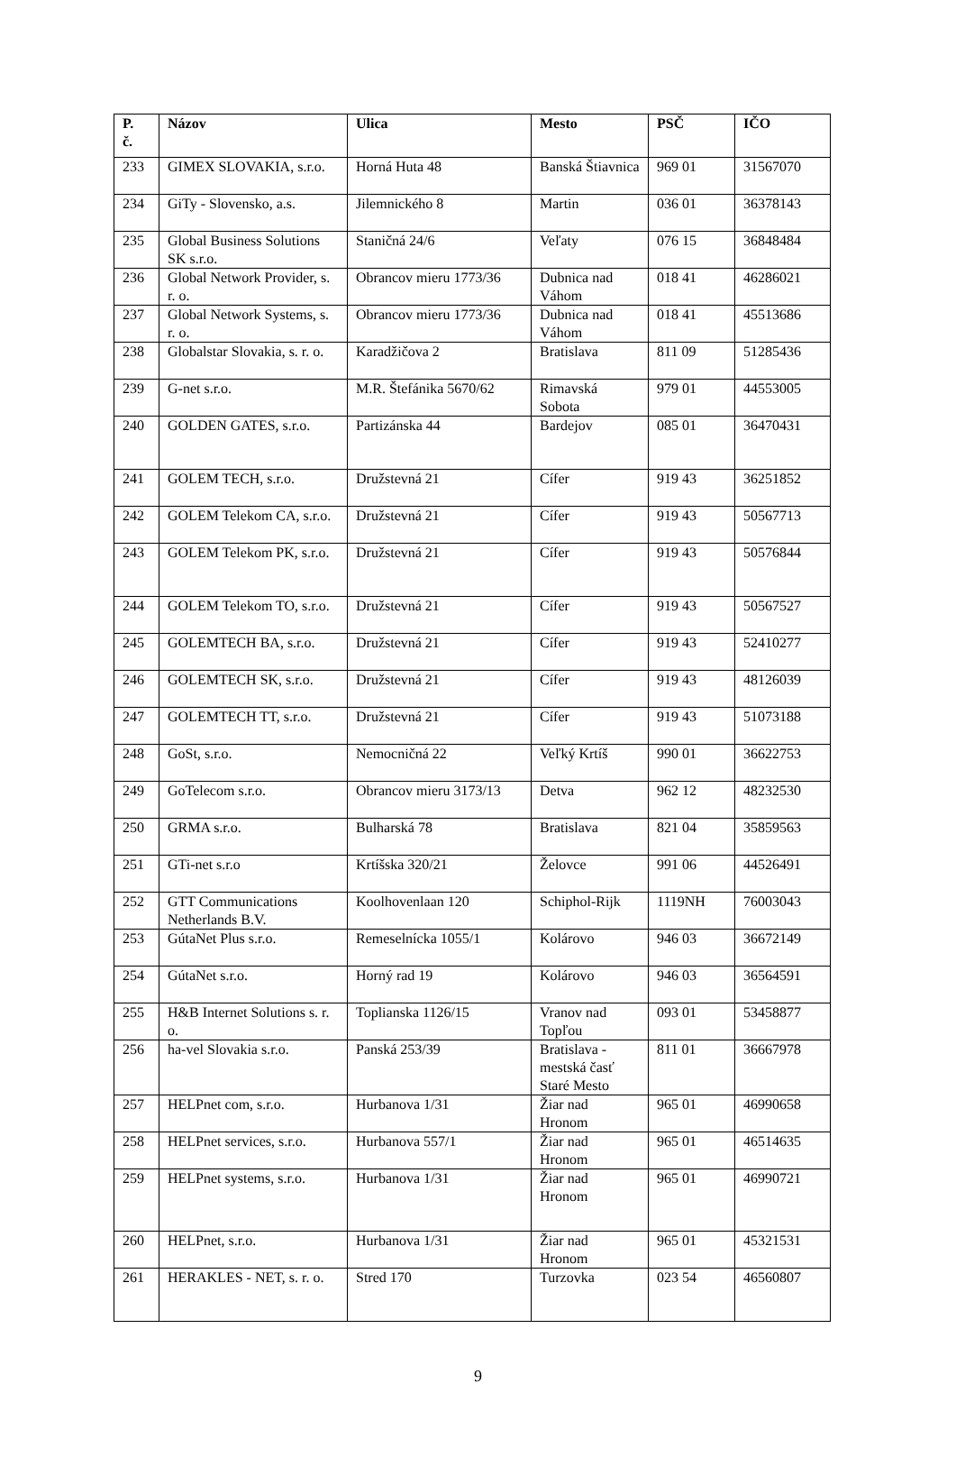| P. č. | Názov | Ulica | Mesto | PSČ | IČO |
| --- | --- | --- | --- | --- | --- |
| 233 | GIMEX SLOVAKIA, s.r.o. | Horná Huta 48 | Banská Štiavnica | 969 01 | 31567070 |
| 234 | GiTy - Slovensko, a.s. | Jilemnického 8 | Martin | 036 01 | 36378143 |
| 235 | Global Business Solutions SK s.r.o. | Staničná 24/6 | Veľaty | 076 15 | 36848484 |
| 236 | Global Network Provider, s. r. o. | Obrancov mieru 1773/36 | Dubnica nad Váhom | 018 41 | 46286021 |
| 237 | Global Network Systems, s. r. o. | Obrancov mieru 1773/36 | Dubnica nad Váhom | 018 41 | 45513686 |
| 238 | Globalstar Slovakia, s. r. o. | Karadžičova 2 | Bratislava | 811 09 | 51285436 |
| 239 | G-net s.r.o. | M.R. Štefánika 5670/62 | Rimavská Sobota | 979 01 | 44553005 |
| 240 | GOLDEN GATES, s.r.o. | Partizánska 44 | Bardejov | 085 01 | 36470431 |
| 241 | GOLEM TECH, s.r.o. | Družstevná 21 | Cífer | 919 43 | 36251852 |
| 242 | GOLEM Telekom CA, s.r.o. | Družstevná 21 | Cífer | 919 43 | 50567713 |
| 243 | GOLEM Telekom PK, s.r.o. | Družstevná 21 | Cífer | 919 43 | 50576844 |
| 244 | GOLEM Telekom TO, s.r.o. | Družstevná 21 | Cífer | 919 43 | 50567527 |
| 245 | GOLEMTECH BA, s.r.o. | Družstevná 21 | Cífer | 919 43 | 52410277 |
| 246 | GOLEMTECH SK, s.r.o. | Družstevná 21 | Cífer | 919 43 | 48126039 |
| 247 | GOLEMTECH TT, s.r.o. | Družstevná 21 | Cífer | 919 43 | 51073188 |
| 248 | GoSt, s.r.o. | Nemocničná 22 | Veľký Krtíš | 990 01 | 36622753 |
| 249 | GoTelecom s.r.o. | Obrancov mieru 3173/13 | Detva | 962 12 | 48232530 |
| 250 | GRMA s.r.o. | Bulharská 78 | Bratislava | 821 04 | 35859563 |
| 251 | GTi-net s.r.o | Krtíšska 320/21 | Želovce | 991 06 | 44526491 |
| 252 | GTT Communications Netherlands B.V. | Koolhovenlaan 120 | Schiphol-Rijk | 1119NH | 76003043 |
| 253 | GútaNet Plus s.r.o. | Remeselnícka 1055/1 | Kolárovo | 946 03 | 36672149 |
| 254 | GútaNet s.r.o. | Horný rad 19 | Kolárovo | 946 03 | 36564591 |
| 255 | H&B Internet Solutions s. r. o. | Toplianska 1126/15 | Vranov nad Topľou | 093 01 | 53458877 |
| 256 | ha-vel Slovakia s.r.o. | Panská 253/39 | Bratislava - mestská časť Staré Mesto | 811 01 | 36667978 |
| 257 | HELPnet com, s.r.o. | Hurbanova 1/31 | Žiar nad Hronom | 965 01 | 46990658 |
| 258 | HELPnet services, s.r.o. | Hurbanova 557/1 | Žiar nad Hronom | 965 01 | 46514635 |
| 259 | HELPnet systems, s.r.o. | Hurbanova 1/31 | Žiar nad Hronom | 965 01 | 46990721 |
| 260 | HELPnet, s.r.o. | Hurbanova 1/31 | Žiar nad Hronom | 965 01 | 45321531 |
| 261 | HERAKLES - NET, s. r. o. | Stred 170 | Turzovka | 023 54 | 46560807 |
9